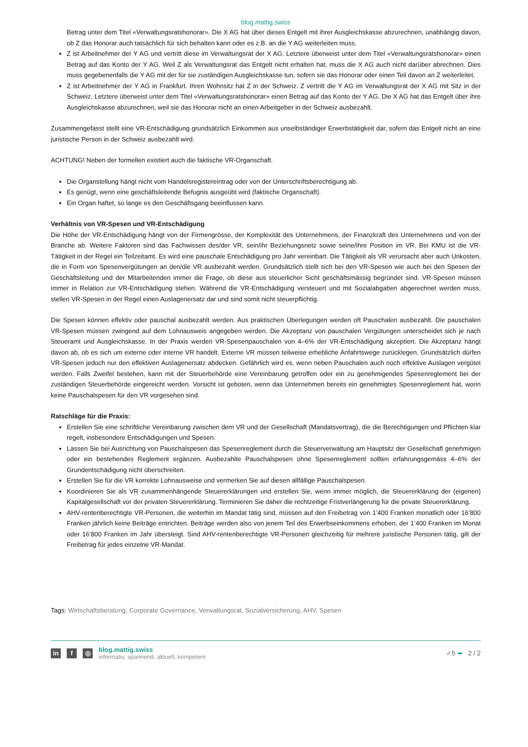blog.mattig.swiss
Betrag unter dem Titel «Verwaltungsratshonorar». Die X AG hat über dieses Entgelt mit ihrer Ausgleichskasse abzurechnen, unabhängig davon, ob Z das Honorar auch tatsächlich für sich behalten kann oder es z.B. an die Y AG weiterleiten muss.
Z ist Arbeitnehmer der Y AG und vertritt diese im Verwaltungsrat der X AG. Letztere überweist unter dem Titel «Verwaltungsratshonorar» einen Betrag auf das Konto der Y AG. Weil Z als Verwaltungsrat das Entgelt nicht erhalten hat, muss die X AG auch nicht darüber abrechnen. Dies muss gegebenenfalls die Y AG mit der für sie zuständigen Ausgleichskasse tun, sofern sie das Honorar oder einen Teil davon an Z weiterleitet.
Z ist Arbeitnehmer der Y AG in Frankfurt. Ihren Wohnsitz hat Z in der Schweiz. Z vertritt die Y AG im Verwaltungsrat der X AG mit Sitz in der Schweiz. Letztere überweist unter dem Titel «Verwaltungsratshonorar» einen Betrag auf das Konto der Y AG. Die X AG hat das Entgelt über ihre Ausgleichskasse abzurechnen, weil sie das Honorar nicht an einen Arbeitgeber in der Schweiz ausbezahlt.
Zusammengefasst stellt eine VR-Entschädigung grundsätzlich Einkommen aus unselbständiger Erwerbstätigkeit dar, sofern das Entgelt nicht an eine juristische Person in der Schweiz ausbezahlt wird.
ACHTUNG! Neben der formellen existiert auch die faktische VR-Organschaft.
Die Organstellung hängt nicht vom Handelsregistereintrag oder von der Unterschriftsberechtigung ab.
Es genügt, wenn eine geschäftsleitende Befugnis ausgeübt wird (faktische Organschaft).
Ein Organ haftet, so lange es den Geschäftsgang beeinflussen kann.
Verhältnis von VR-Spesen und VR-Entschädigung
Die Höhe der VR-Entschädigung hängt von der Firmengrösse, der Komplexität des Unternehmens, der Finanzkraft des Unternehmens und von der Branche ab. Weitere Faktoren sind das Fachwissen des/der VR, sein/ihr Beziehungsnetz sowie seine/ihre Position im VR. Bei KMU ist die VR-Tätigkeit in der Regel ein Teilzeitamt. Es wird eine pauschale Entschädigung pro Jahr vereinbart. Die Tätigkeit als VR verursacht aber auch Unkosten, die in Form von Spesenvergütungen an den/die VR ausbezahlt werden. Grundsätzlich stellt sich bei den VR-Spesen wie auch bei den Spesen der Geschäftsleitung und der Mitarbeitenden immer die Frage, ob diese aus steuerlicher Sicht geschäftsmässig begründet sind. VR-Spesen müssen immer in Relation zur VR-Entschädigung stehen. Während die VR-Entschädigung versteuert und mit Sozialabgaben abgerechnet werden muss, stellen VR-Spesen in der Regel einen Auslagenersatz dar und sind somit nicht steuerpflichtig.
Die Spesen können effektiv oder pauschal ausbezahlt werden. Aus praktischen Überlegungen werden oft Pauschalen ausbezahlt. Die pauschalen VR-Spesen müssen zwingend auf dem Lohnausweis angegeben werden. Die Akzeptanz von pauschalen Vergütungen unterscheidet sich je nach Steueramt und Ausgleichskasse. In der Praxis werden VR-Spesenpauschalen von 4–6% der VR-Entschädigung akzeptiert. Die Akzeptanz hängt davon ab, ob es sich um externe oder interne VR handelt. Externe VR müssen teilweise erhebliche Anfahrtswege zurücklegen. Grundsätzlich dürfen VR-Spesen jedoch nur den effektiven Auslagenersatz abdecken. Gefährlich wird es, wenn neben Pauschalen auch noch effektive Auslagen vergütet werden. Falls Zweifel bestehen, kann mit der Steuerbehörde eine Vereinbarung getroffen oder ein zu genehmigendes Spesenreglement bei der zuständigen Steuerbehörde eingereicht werden. Vorsicht ist geboten, wenn das Unternehmen bereits ein genehmigtes Spesenreglement hat, worin keine Pauschalspesen für den VR vorgesehen sind.
Ratschläge für die Praxis:
Erstellen Sie eine schriftliche Vereinbarung zwischen dem VR und der Gesellschaft (Mandatsvertrag), die die Berechtigungen und Pflichten klar regelt, insbesondere Entschädigungen und Spesen.
Lassen Sie bei Ausrichtung von Pauschalspesen das Spesenreglement durch die Steuerverwaltung am Hauptsitz der Gesellschaft genehmigen oder ein bestehendes Reglement ergänzen. Ausbezahlte Pauschalspesen ohne Spesenreglement sollten erfahrungsgemäss 4–6% der Grundentschädigung nicht überschreiten.
Erstellen Sie für die VR korrekte Lohnausweise und vermerken Sie auf diesen allfällige Pauschalspesen.
Koordinieren Sie als VR zusammenhängende Steuererklärungen und erstellen Sie, wenn immer möglich, die Steuererklärung der (eigenen) Kapitalgesellschaft vor der privaten Steuererklärung. Terminieren Sie daher die rechtzeitige Fristverlängerung für die private Steuererklärung.
AHV-rentenberechtigte VR-Personen, die weiterhin im Mandat tätig sind, müssen auf den Freibetrag von 1’400 Franken monatlich oder 16’800 Franken jährlich keine Beiträge entrichten. Beiträge werden also von jenem Teil des Erwerbseinkommens erhoben, der 1’400 Franken im Monat oder 16’800 Franken im Jahr übersteigt. Sind AHV-rentenberechtigte VR-Personen gleichzeitig für mehrere juristische Personen tätig, gilt der Freibetrag für jedes einzelne VR-Mandat.
Tags: Wirtschaftsberatung, Corporate Governance, Verwaltungsrat, Sozialversicherung, AHV, Spesen
in f ◎
blog.mattig.swiss
informativ, spannend, aktuell, kompetent
✓5 ➦ 2 / 2